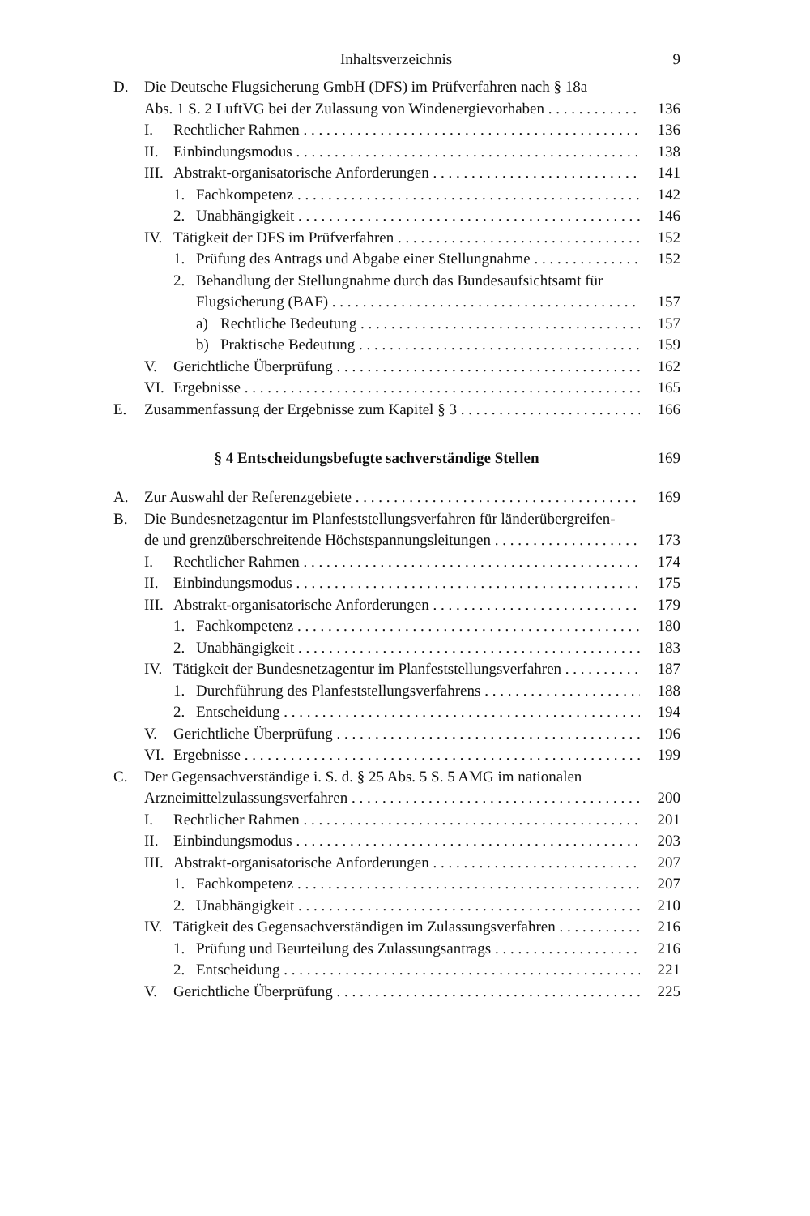Inhaltsverzeichnis 9
D. Die Deutsche Flugsicherung GmbH (DFS) im Prüfverfahren nach § 18a
Abs. 1 S. 2 LuftVG bei der Zulassung von Windenergievorhaben 136
I. Rechtlicher Rahmen 136
II. Einbindungsmodus 138
III. Abstrakt-organisatorische Anforderungen 141
1. Fachkompetenz 142
2. Unabhängigkeit 146
IV. Tätigkeit der DFS im Prüfverfahren 152
1. Prüfung des Antrags und Abgabe einer Stellungnahme 152
2. Behandlung der Stellungnahme durch das Bundesaufsichtsamt für
Flugsicherung (BAF) 157
a) Rechtliche Bedeutung 157
b) Praktische Bedeutung 159
V. Gerichtliche Überprüfung 162
VI. Ergebnisse 165
E. Zusammenfassung der Ergebnisse zum Kapitel § 3 166
§ 4 Entscheidungsbefugte sachverständige Stellen 169
A. Zur Auswahl der Referenzgebiete 169
B. Die Bundesnetzagentur im Planfeststellungsverfahren für länderübergreifen-
de und grenzüberschreitende Höchstspannungsleitungen 173
I. Rechtlicher Rahmen 174
II. Einbindungsmodus 175
III. Abstrakt-organisatorische Anforderungen 179
1. Fachkompetenz 180
2. Unabhängigkeit 183
IV. Tätigkeit der Bundesnetzagentur im Planfeststellungsverfahren 187
1. Durchführung des Planfeststellungsverfahrens 188
2. Entscheidung 194
V. Gerichtliche Überprüfung 196
VI. Ergebnisse 199
C. Der Gegensachverständige i. S. d. § 25 Abs. 5 S. 5 AMG im nationalen
Arzneimittelzulassungsverfahren 200
I. Rechtlicher Rahmen 201
II. Einbindungsmodus 203
III. Abstrakt-organisatorische Anforderungen 207
1. Fachkompetenz 207
2. Unabhängigkeit 210
IV. Tätigkeit des Gegensachverständigen im Zulassungsverfahren 216
1. Prüfung und Beurteilung des Zulassungsantrags 216
2. Entscheidung 221
V. Gerichtliche Überprüfung 225